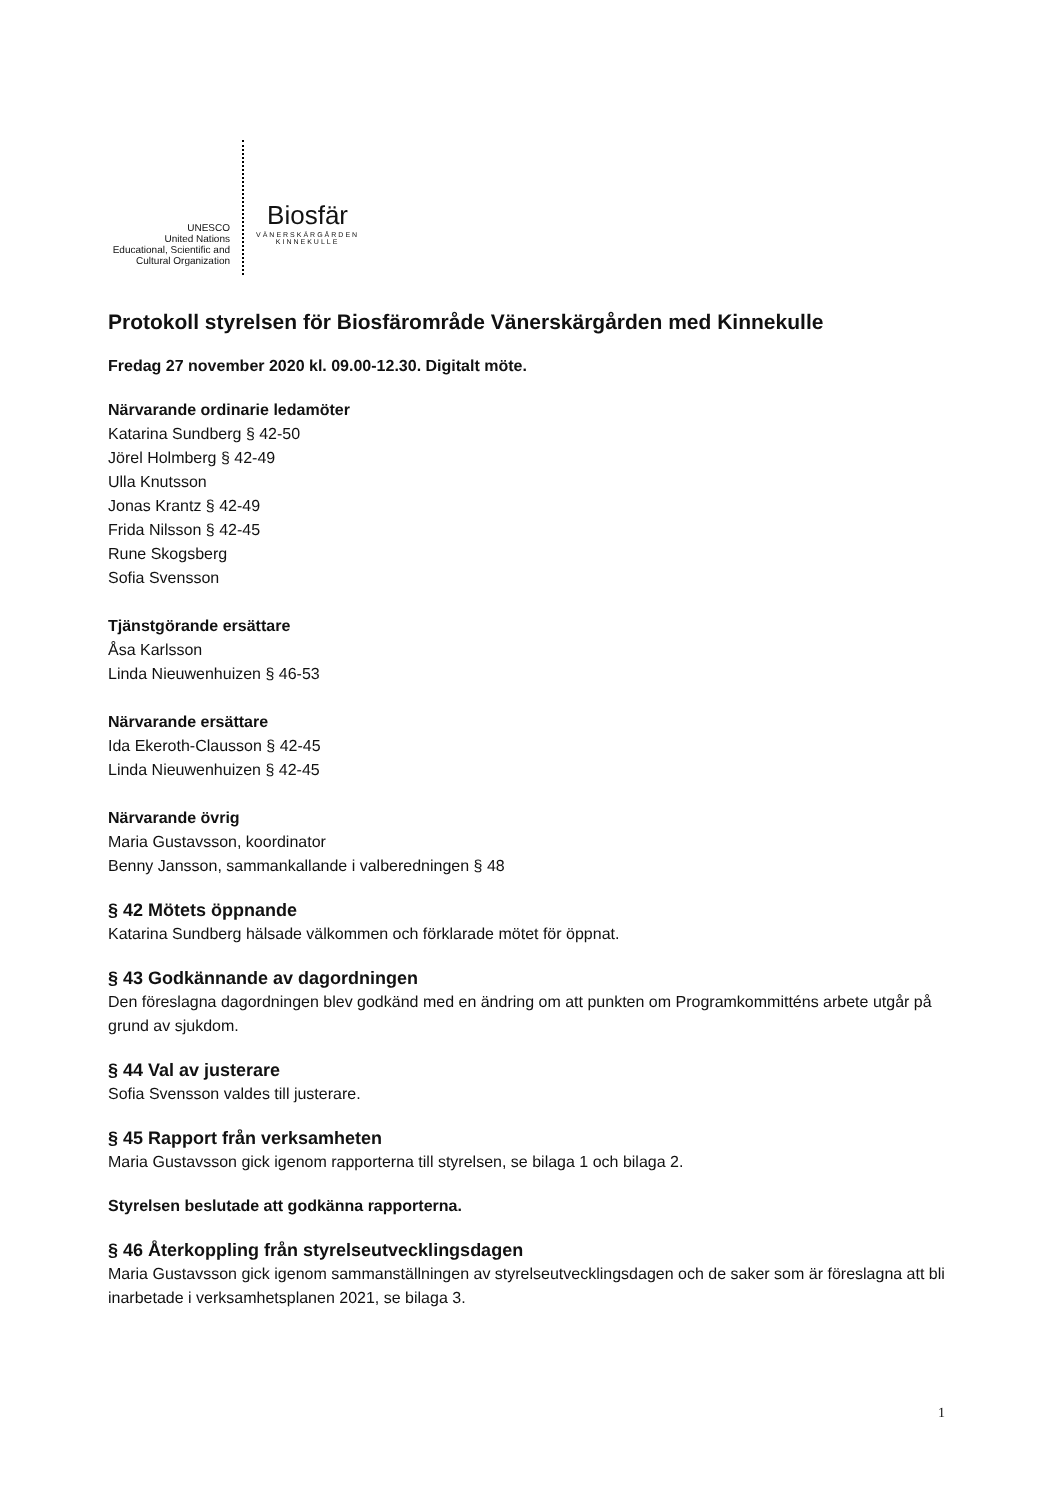UNESCO
United Nations
Educational, Scientific and
Cultural Organization
Biosfär
VÄNERSKÄRGÅRDEN
KINNEKULLE
Protokoll styrelsen för Biosfärområde Vänerskärgården med Kinnekulle
Fredag 27 november 2020 kl. 09.00-12.30. Digitalt möte.
Närvarande ordinarie ledamöter
Katarina Sundberg § 42-50
Jörel Holmberg § 42-49
Ulla Knutsson
Jonas Krantz § 42-49
Frida Nilsson § 42-45
Rune Skogsberg
Sofia Svensson
Tjänstgörande ersättare
Åsa Karlsson
Linda Nieuwenhuizen § 46-53
Närvarande ersättare
Ida Ekeroth-Clausson § 42-45
Linda Nieuwenhuizen § 42-45
Närvarande övrig
Maria Gustavsson, koordinator
Benny Jansson, sammankallande i valberedningen § 48
§ 42 Mötets öppnande
Katarina Sundberg hälsade välkommen och förklarade mötet för öppnat.
§ 43 Godkännande av dagordningen
Den föreslagna dagordningen blev godkänd med en ändring om att punkten om Programkommitténs arbete utgår på grund av sjukdom.
§ 44 Val av justerare
Sofia Svensson valdes till justerare.
§ 45 Rapport från verksamheten
Maria Gustavsson gick igenom rapporterna till styrelsen, se bilaga 1 och bilaga 2.
Styrelsen beslutade att godkänna rapporterna.
§ 46 Återkoppling från styrelseutvecklingsdagen
Maria Gustavsson gick igenom sammanställningen av styrelseutvecklingsdagen och de saker som är föreslagna att bli inarbetade i verksamhetsplanen 2021, se bilaga 3.
1